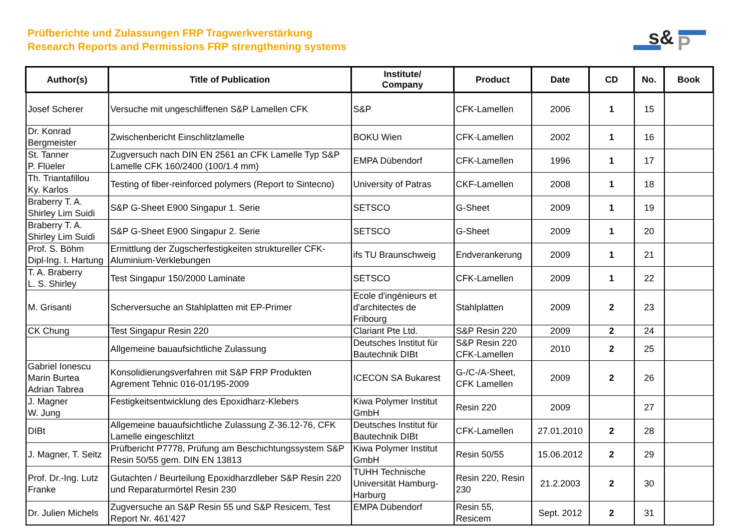Prüfberichte und Zulassungen FRP Tragwerkverstärkung
Research Reports and Permissions FRP strengthening systems
s& P
| Author(s) | Title of Publication | Institute/ Company | Product | Date | CD | No. | Book |
| --- | --- | --- | --- | --- | --- | --- | --- |
| Josef Scherer | Versuche mit ungeschliffenen S&P Lamellen CFK | S&P | CFK-Lamellen | 2006 | 1 | 15 | |
| Dr. Konrad Bergmeister | Zwischenbericht Einschlitzlamelle | BOKU Wien | CFK-Lamellen | 2002 | 1 | 16 | |
| St. Tanner P. Flüeler | Zugversuch nach DIN EN 2561 an CFK Lamelle Typ S&P Lamelle CFK 160/2400 (100/1.4 mm) | EMPA Dübendorf | CFK-Lamellen | 1996 | 1 | 17 | |
| Th. Triantafillou Ky. Karlos | Testing of fiber-reinforced polymers (Report to Sintecno) | University of Patras | CKF-Lamellen | 2008 | 1 | 18 | |
| Braberry T. A. Shirley Lim Suidi | S&P G-Sheet E900 Singapur 1. Serie | SETSCO | G-Sheet | 2009 | 1 | 19 | |
| Braberry T. A. Shirley Lim Suidi | S&P G-Sheet E900 Singapur 2. Serie | SETSCO | G-Sheet | 2009 | 1 | 20 | |
| Prof. S. Böhm Dipl-Ing. I. Hartung | Ermittlung der Zugscherfestigkeiten struktureller CFK-Aluminium-Verklebungen | ifs TU Braunschweig | Endverankerung | 2009 | 1 | 21 | |
| T. A. Braberry L. S. Shirley | Test Singapur 150/2000 Laminate | SETSCO | CFK-Lamellen | 2009 | 1 | 22 | |
| M. Grisanti | Scherversuche an Stahlplatten mit EP-Primer | Ecole d'ingénieurs et d'architectes de Fribourg | Stahlplatten | 2009 | 2 | 23 | |
| CK Chung | Test Singapur Resin 220 | Clariant Pte Ltd. | S&P Resin 220 | 2009 | 2 | 24 | |
| | Allgemeine bauaufsichtliche Zulassung | Deutsches Institut für Bautechnik DIBt | S&P Resin 220 CFK-Lamellen | 2010 | 2 | 25 | |
| Gabriel Ionescu Marin Burtea Adrian Tabrea | Konsolidierungsverfahren mit S&P FRP Produkten Agrement Tehnic 016-01/195-2009 | ICECON SA Bukarest | G-/C-/A-Sheet, CFK Lamellen | 2009 | 2 | 26 | |
| J. Magner W. Jung | Festigkeitsentwicklung des Epoxidharz-Klebers | Kiwa Polymer Institut GmbH | Resin 220 | 2009 | | 27 | |
| DIBt | Allgemeine bauaufsichtliche Zulassung Z-36.12-76, CFK Lamelle eingeschlitzt | Deutsches Institut für Bautechnik DIBt | CFK-Lamellen | 27.01.2010 | 2 | 28 | |
| J. Magner, T. Seitz | Prüfbericht P7778, Prüfung am Beschichtungssystem S&P Resin 50/55 gem. DIN EN 13813 | Kiwa Polymer Institut GmbH | Resin 50/55 | 15.06.2012 | 2 | 29 | |
| Prof. Dr.-Ing. Lutz Franke | Gutachten / Beurteilung Epoxidharzdleber S&P Resin 220 und Reparaturmörtel Resin 230 | TUHH Technische Universität Hamburg-Harburg | Resin 220, Resin 230 | 21.2.2003 | 2 | 30 | |
| Dr. Julien Michels | Zugversuche an S&P Resin 55 und S&P Resicem, Test Report Nr. 461'427 | EMPA Dübendorf | Resin 55, Resicem | Sept. 2012 | 2 | 31 | |